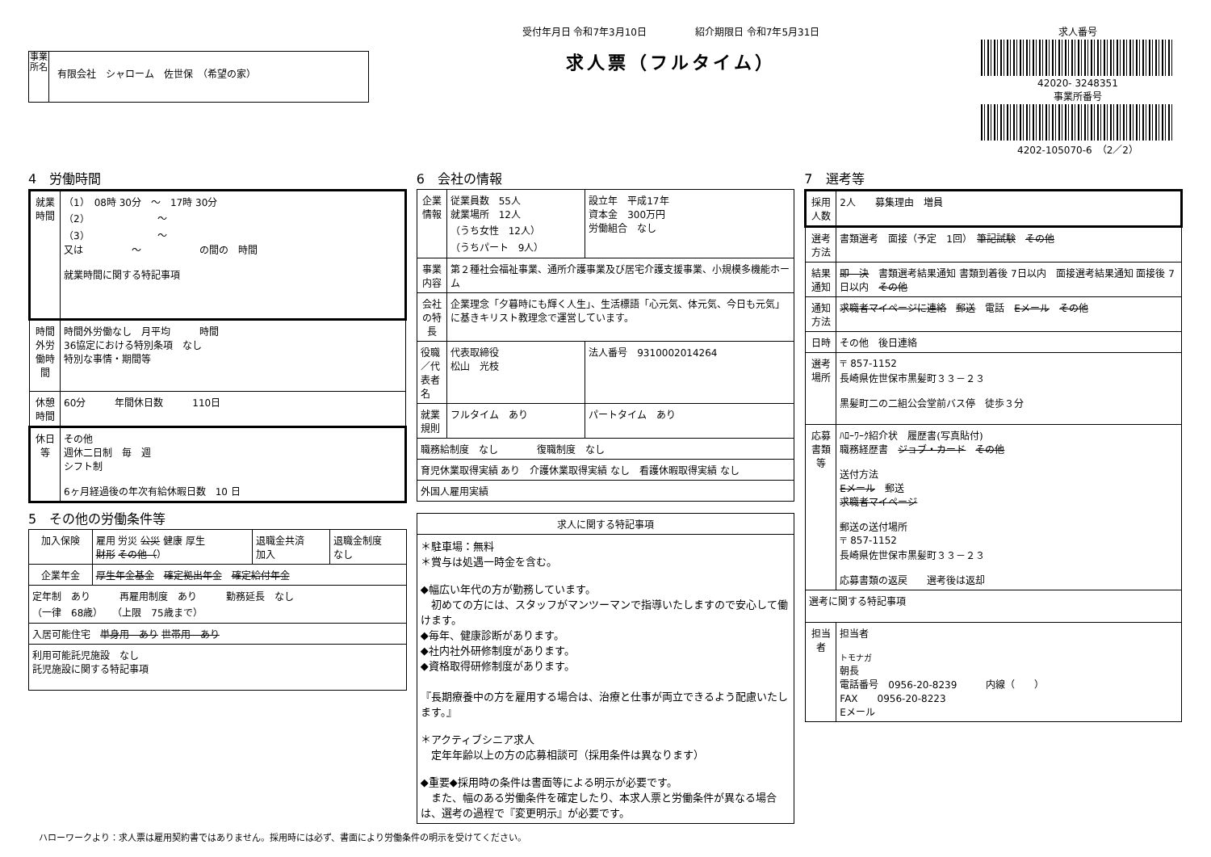事業所名
有限会社　シャローム　佐世保　（希望の家）
受付年月日 令和7年3月10日　　　　　紹介期限日 令和7年5月31日
求人票（フルタイム）
求人番号
42020- 3248351
事業所番号
4202-105070-6　（2／2）
4　労働時間
| 就業時間 | （1） 08時 30分 ～ 17時 30分 （2） ～ （3） ～ 又は ～ の間の 時間 就業時間に関する特記事項 |
| 時間外労働時間 | 時間外労働なし 月平均 時間 36協定における特別条項 なし 特別な事情・期間等 |
| 休憩時間 | 60分 年間休日数 110日 |
| 休日等 | その他 週休二日制 毎 週 シフト制 6ヶ月経過後の年次有給休暇日数 10 日 |
5　その他の労働条件等
| 加入保険 | 雇用 労災 公災 健康 厚生 財形 その他（ ） | 退職金共済 加入 | 退職金制度 なし |
| 企業年金 | 厚生年金基金 確定拠出年金 確定給付年金 | | |
| 定年制 あり 再雇用制度 あり 勤務延長 なし （一律 68歳） （上限 75歳まで） | | | |
| 入居可能住宅 単身用 あり 世帯用 あり | | | |
| 利用可能託児施設 なし 託児施設に関する特記事項 | | | |
6　会社の情報
| 企業情報 | 従業員数 55人 就業場所 12人 （うち女性 12人） （うちパート 9人） | 設立年 平成17年 資本金 300万円 労働組合 なし |
| 事業内容 | 第２種社会福祉事業、通所介護事業及び居宅介護支援事業、小規模多機能ホーム | |
| 会社の特長 | 企業理念「夕暮時にも輝く人生」、生活標語「心元気、体元気、今日も元気」に基きキリスト教理念で運営しています。 | |
| 役職／代表者名 | 代表取締役 松山 光枝 | 法人番号 9310002014264 |
| 就業規則 | フルタイム あり | パートタイム あり |
| 職務給制度 なし 復職制度 なし | | |
| 育児休業取得実績 あり 介護休業取得実績 なし 看護休暇取得実績 なし | | |
| 外国人雇用実績 | | |
| 求人に関する特記事項 |
| --- |
| ＊駐車場：無料 ＊賞与は処遇一時金を含む。 ◆幅広い年代の方が勤務しています。 初めての方には、スタッフがマンツーマンで指導いたしますので安心して働けます。 ◆毎年、健康診断があります。 ◆社内社外研修制度があります。 ◆資格取得研修制度があります。 『長期療養中の方を雇用する場合は、治療と仕事が両立できるよう配慮いたします。』 ＊アクティブシニア求人 定年年齢以上の方の応募相談可（採用条件は異なります） ◆重要◆採用時の条件は書面等による明示が必要です。 また、幅のある労働条件を確定したり、本求人票と労働条件が異なる場合は、選考の過程で『変更明示』が必要です。 |
7　選考等
| 採用人数 | 2人 募集理由 増員 |
| 選考方法 | 書類選考 面接（予定 1回） 筆記試験 その他 |
| 結果通知 | 即 決 書類選考結果通知 書類到着後 7日以内 面接選考結果通知 面接後 7日以内 その他 |
| 通知方法 | 求職者マイページに連絡 郵送 電話 Eメール その他 |
| 日時 | その他 後日連絡 |
| 選考場所 | 〒 857-1152 長崎県佐世保市黒髪町３３－２３ 黒髪町二の二組公会堂前バス停 徒歩３分 |
| 応募書類等 | ﾊﾛｰﾜｰｸ紹介状 履歴書(写真貼付) 職務経歴書 ジョブ・カード その他 送付方法 Eメール 郵送 求職者マイページ 郵送の送付場所 〒 857-1152 長崎県佐世保市黒髪町３３－２３ 応募書類の返戻 選考後は返却 |
| 選考に関する特記事項 | |
| 担当者 | 担当者 トモナガ 朝長 電話番号 0956-20-8239 内線（ ） FAX 0956-20-8223 Eメール |
ハローワークより：求人票は雇用契約書ではありません。採用時には必ず、書面により労働条件の明示を受けてください。